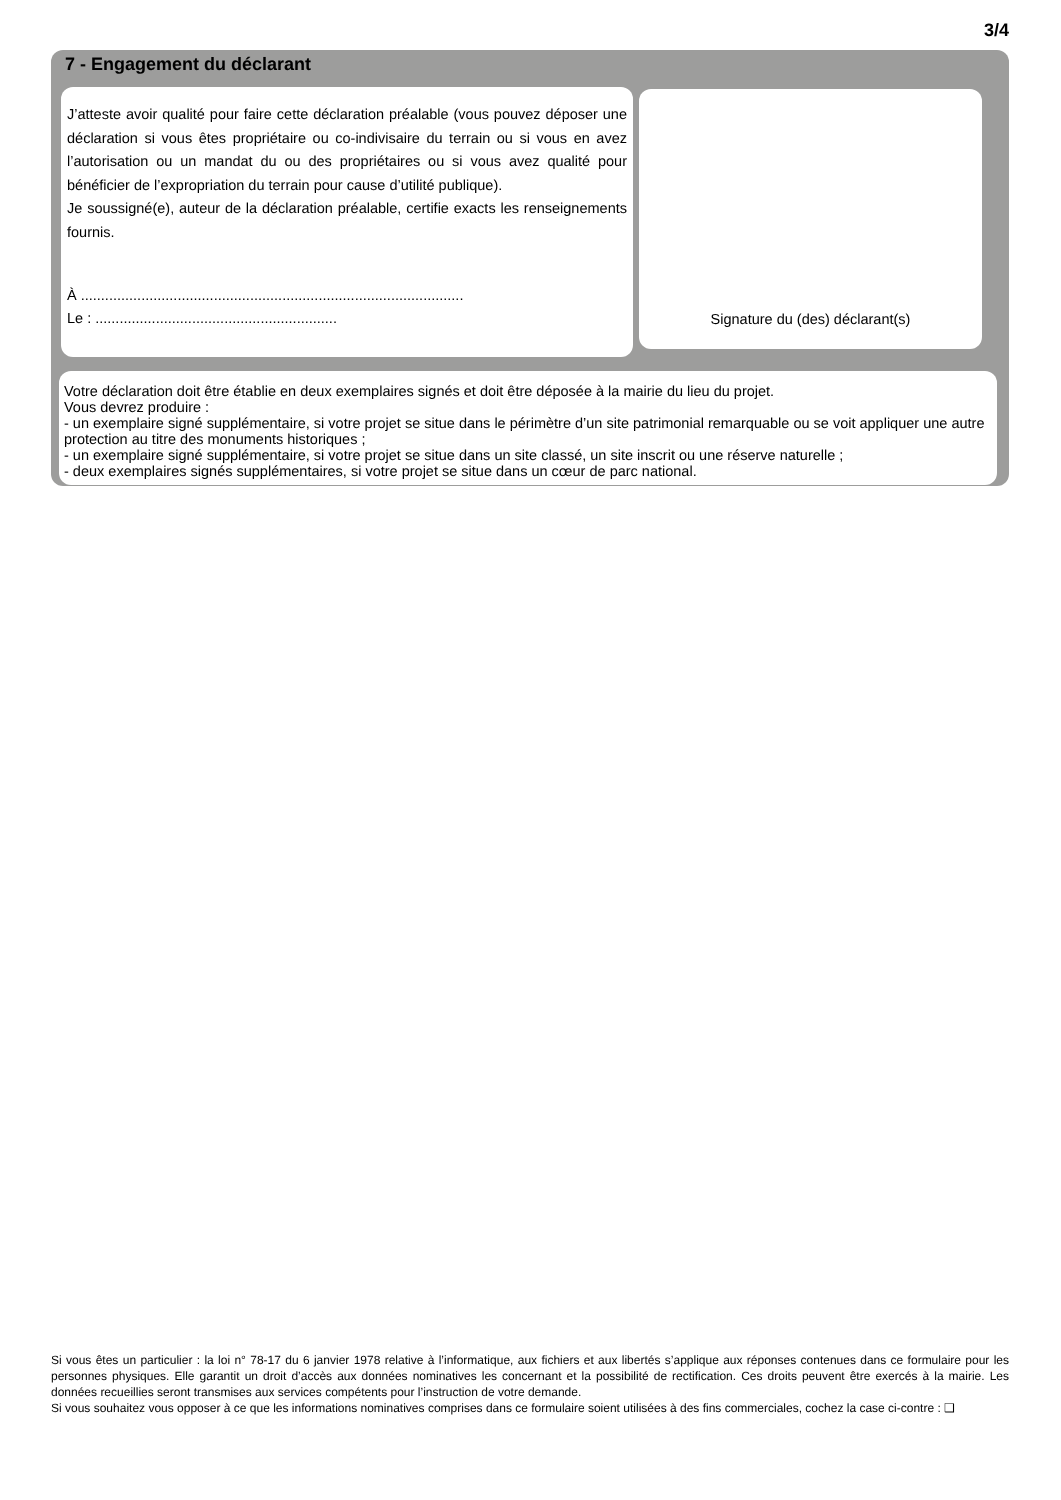3/4
7 - Engagement du déclarant
J’atteste avoir qualité pour faire cette déclaration préalable (vous pouvez déposer une déclaration si vous êtes propriétaire ou co-indivisaire du terrain ou si vous en avez l’autorisation ou un mandat du ou des propriétaires ou si vous avez qualité pour bénéficier de l’expropriation du terrain pour cause d’utilité publique).
Je soussigné(e), auteur de la déclaration préalable, certifie exacts les renseignements fournis.
À ...............................................................................................
Le : ............................................................
Signature du (des) déclarant(s)
Votre déclaration doit être établie en deux exemplaires signés et doit être déposée à la mairie du lieu du projet.
Vous devrez produire :
- un exemplaire signé supplémentaire, si votre projet se situe dans le périmètre d’un site patrimonial remarquable ou se voit appliquer une autre protection au titre des monuments historiques ;
- un exemplaire signé supplémentaire, si votre projet se situe dans un site classé, un site inscrit ou une réserve naturelle ;
- deux exemplaires signés supplémentaires, si votre projet se situe dans un cœur de parc national.
Si vous êtes un particulier : la loi n° 78-17 du 6 janvier 1978 relative à l’informatique, aux fichiers et aux libertés s’applique aux réponses contenues dans ce formulaire pour les personnes physiques. Elle garantit un droit d’accès aux données nominatives les concernant et la possibilité de rectification. Ces droits peuvent être exercés à la mairie. Les données recueillies seront transmises aux services compétents pour l’instruction de votre demande.
Si vous souhaitez vous opposer à ce que les informations nominatives comprises dans ce formulaire soient utilisées à des fins commerciales, cochez la case ci-contre : ❑